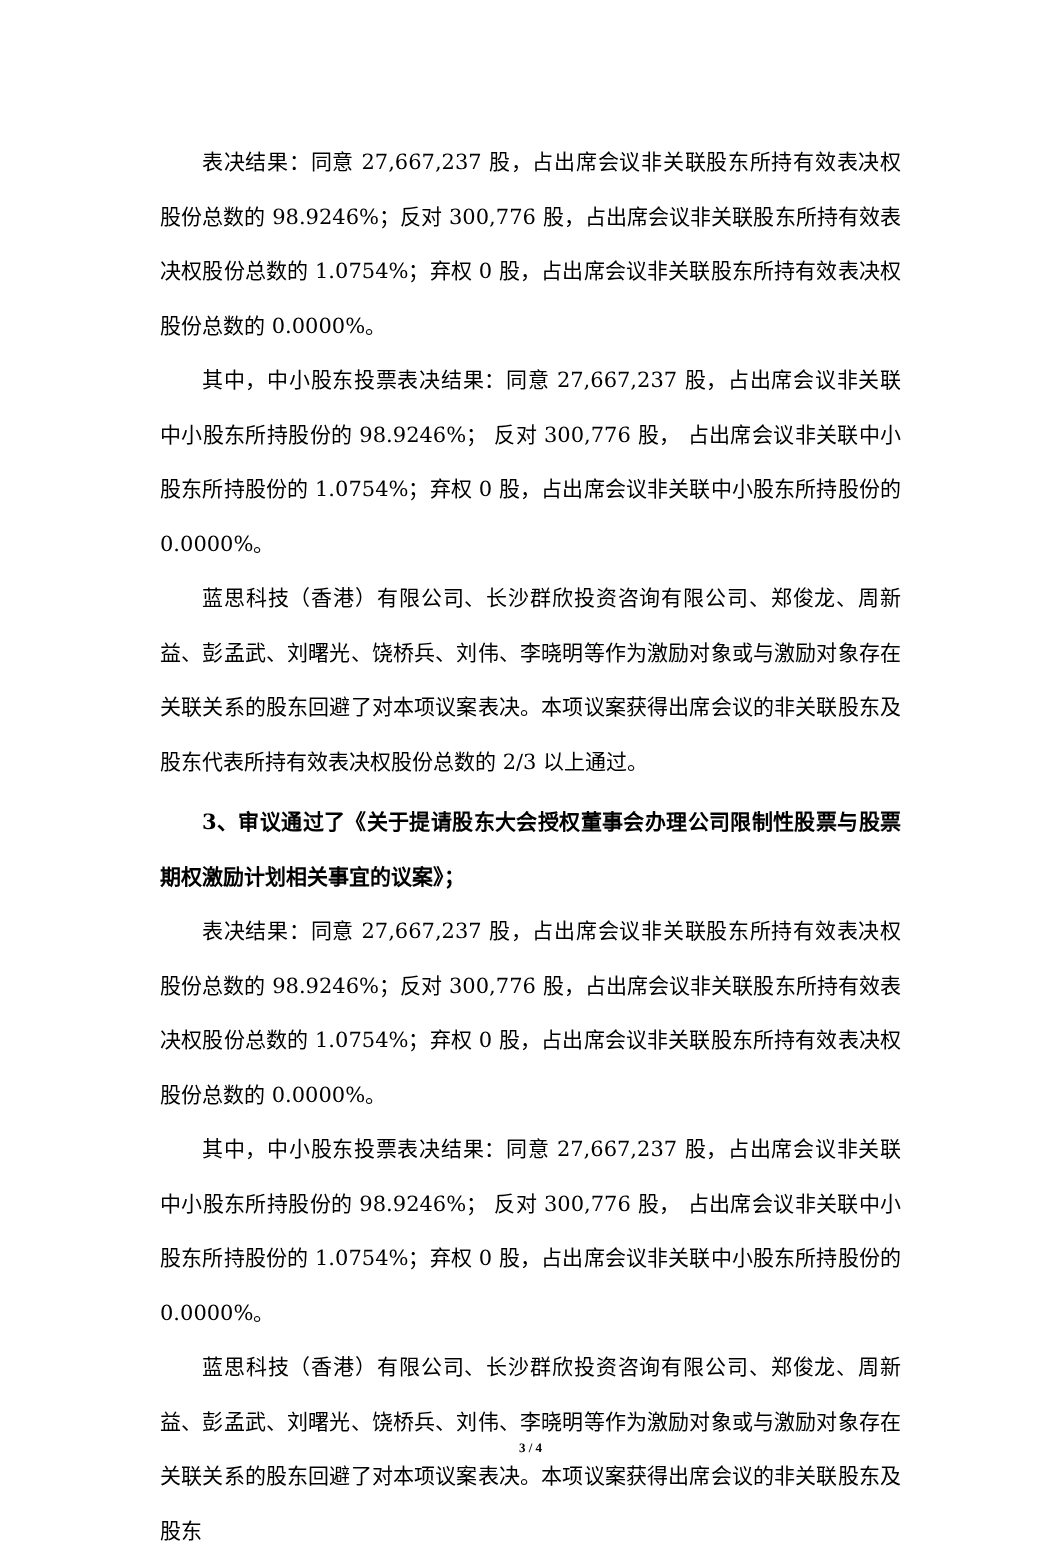表决结果：同意 27,667,237 股，占出席会议非关联股东所持有效表决权股份总数的 98.9246%；反对 300,776 股，占出席会议非关联股东所持有效表决权股份总数的 1.0754%；弃权 0 股，占出席会议非关联股东所持有效表决权股份总数的 0.0000%。
其中，中小股东投票表决结果：同意 27,667,237 股，占出席会议非关联中小股东所持股份的 98.9246%； 反对 300,776 股， 占出席会议非关联中小股东所持股份的 1.0754%；弃权 0 股，占出席会议非关联中小股东所持股份的 0.0000%。
蓝思科技（香港）有限公司、长沙群欣投资咨询有限公司、郑俊龙、周新益、彭孟武、刘曙光、饶桥兵、刘伟、李晓明等作为激励对象或与激励对象存在关联关系的股东回避了对本项议案表决。本项议案获得出席会议的非关联股东及股东代表所持有效表决权股份总数的 2/3 以上通过。
3、审议通过了《关于提请股东大会授权董事会办理公司限制性股票与股票期权激励计划相关事宜的议案》；
表决结果：同意 27,667,237 股，占出席会议非关联股东所持有效表决权股份总数的 98.9246%；反对 300,776 股，占出席会议非关联股东所持有效表决权股份总数的 1.0754%；弃权 0 股，占出席会议非关联股东所持有效表决权股份总数的 0.0000%。
其中，中小股东投票表决结果：同意 27,667,237 股，占出席会议非关联中小股东所持股份的 98.9246%； 反对 300,776 股， 占出席会议非关联中小股东所持股份的 1.0754%；弃权 0 股，占出席会议非关联中小股东所持股份的 0.0000%。
蓝思科技（香港）有限公司、长沙群欣投资咨询有限公司、郑俊龙、周新益、彭孟武、刘曙光、饶桥兵、刘伟、李晓明等作为激励对象或与激励对象存在关联关系的股东回避了对本项议案表决。本项议案获得出席会议的非关联股东及股东
3 / 4